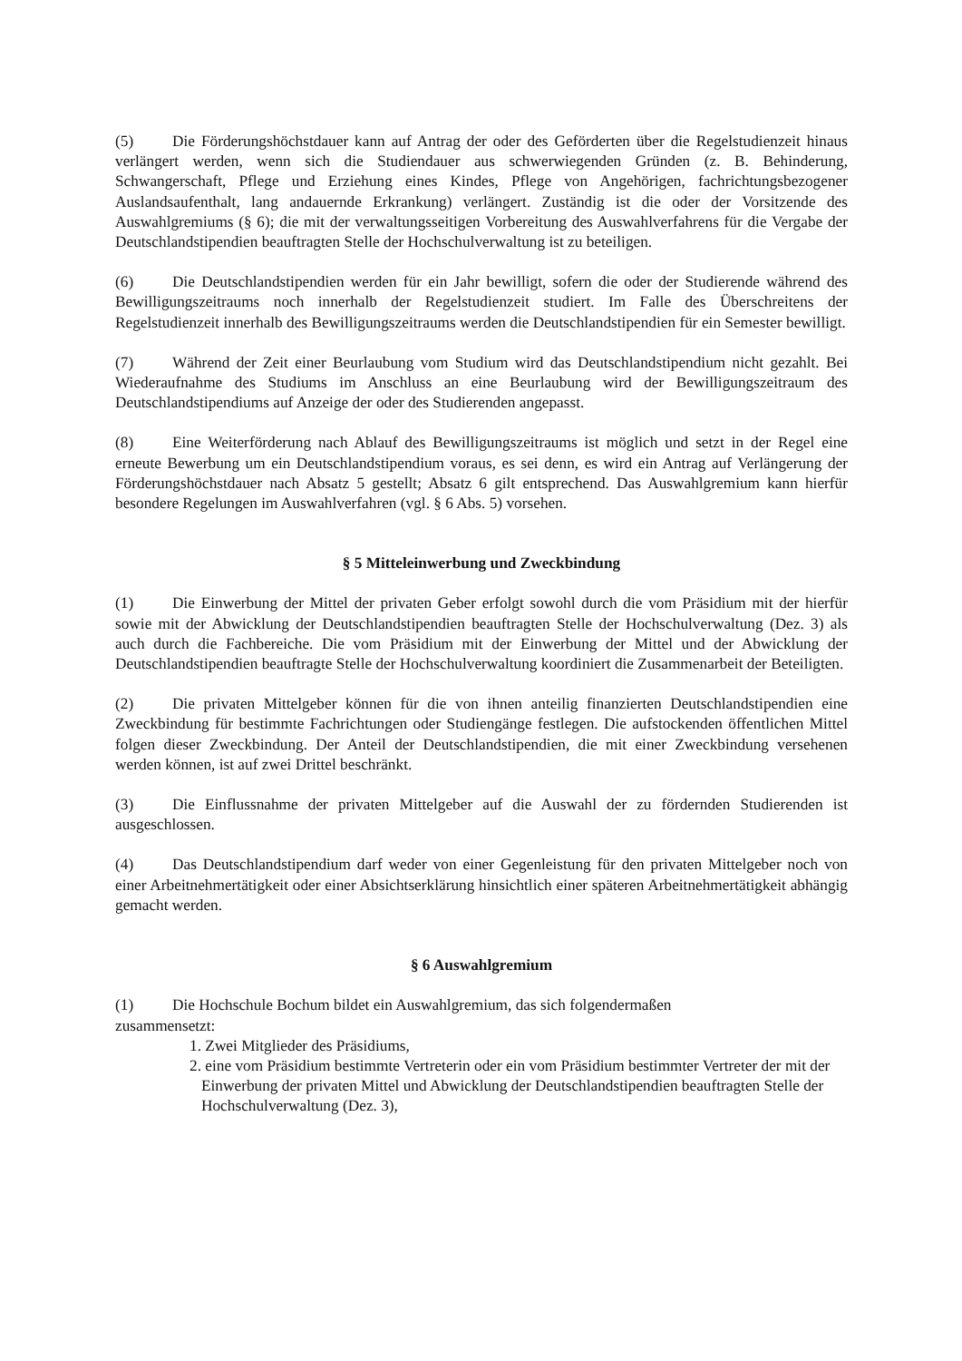(5) Die Förderungshöchstdauer kann auf Antrag der oder des Geförderten über die Regelstudienzeit hinaus verlängert werden, wenn sich die Studiendauer aus schwerwiegenden Gründen (z. B. Behinderung, Schwangerschaft, Pflege und Erziehung eines Kindes, Pflege von Angehörigen, fachrichtungsbezogener Auslandsaufenthalt, lang andauernde Erkrankung) verlängert. Zuständig ist die oder der Vorsitzende des Auswahlgremiums (§ 6); die mit der verwaltungsseitigen Vorbereitung des Auswahlverfahrens für die Vergabe der Deutschlandstipendien beauftragten Stelle der Hochschulverwaltung ist zu beteiligen.
(6) Die Deutschlandstipendien werden für ein Jahr bewilligt, sofern die oder der Studierende während des Bewilligungszeitraums noch innerhalb der Regelstudienzeit studiert. Im Falle des Überschreitens der Regelstudienzeit innerhalb des Bewilligungszeitraums werden die Deutschlandstipendien für ein Semester bewilligt.
(7) Während der Zeit einer Beurlaubung vom Studium wird das Deutschlandstipendium nicht gezahlt. Bei Wiederaufnahme des Studiums im Anschluss an eine Beurlaubung wird der Bewilligungszeitraum des Deutschlandstipendiums auf Anzeige der oder des Studierenden angepasst.
(8) Eine Weiterförderung nach Ablauf des Bewilligungszeitraums ist möglich und setzt in der Regel eine erneute Bewerbung um ein Deutschlandstipendium voraus, es sei denn, es wird ein Antrag auf Verlängerung der Förderungshöchstdauer nach Absatz 5 gestellt; Absatz 6 gilt entsprechend. Das Auswahlgremium kann hierfür besondere Regelungen im Auswahlverfahren (vgl. § 6 Abs. 5) vorsehen.
§ 5 Mitteleinwerbung und Zweckbindung
(1) Die Einwerbung der Mittel der privaten Geber erfolgt sowohl durch die vom Präsidium mit der hierfür sowie mit der Abwicklung der Deutschlandstipendien beauftragten Stelle der Hochschulverwaltung (Dez. 3) als auch durch die Fachbereiche. Die vom Präsidium mit der Einwerbung der Mittel und der Abwicklung der Deutschlandstipendien beauftragte Stelle der Hochschulverwaltung koordiniert die Zusammenarbeit der Beteiligten.
(2) Die privaten Mittelgeber können für die von ihnen anteilig finanzierten Deutschlandstipendien eine Zweckbindung für bestimmte Fachrichtungen oder Studiengänge festlegen. Die aufstockenden öffentlichen Mittel folgen dieser Zweckbindung. Der Anteil der Deutschlandstipendien, die mit einer Zweckbindung versehenen werden können, ist auf zwei Drittel beschränkt.
(3) Die Einflussnahme der privaten Mittelgeber auf die Auswahl der zu fördernden Studierenden ist ausgeschlossen.
(4) Das Deutschlandstipendium darf weder von einer Gegenleistung für den privaten Mittelgeber noch von einer Arbeitnehmertätigkeit oder einer Absichtserklärung hinsichtlich einer späteren Arbeitnehmertätigkeit abhängig gemacht werden.
§ 6 Auswahlgremium
(1) Die Hochschule Bochum bildet ein Auswahlgremium, das sich folgendermaßen
zusammensetzt:
1. Zwei Mitglieder des Präsidiums,
2. eine vom Präsidium bestimmte Vertreterin oder ein vom Präsidium bestimmter Vertreter der mit der Einwerbung der privaten Mittel und Abwicklung der Deutschlandstipendien beauftragten Stelle der Hochschulverwaltung (Dez. 3),